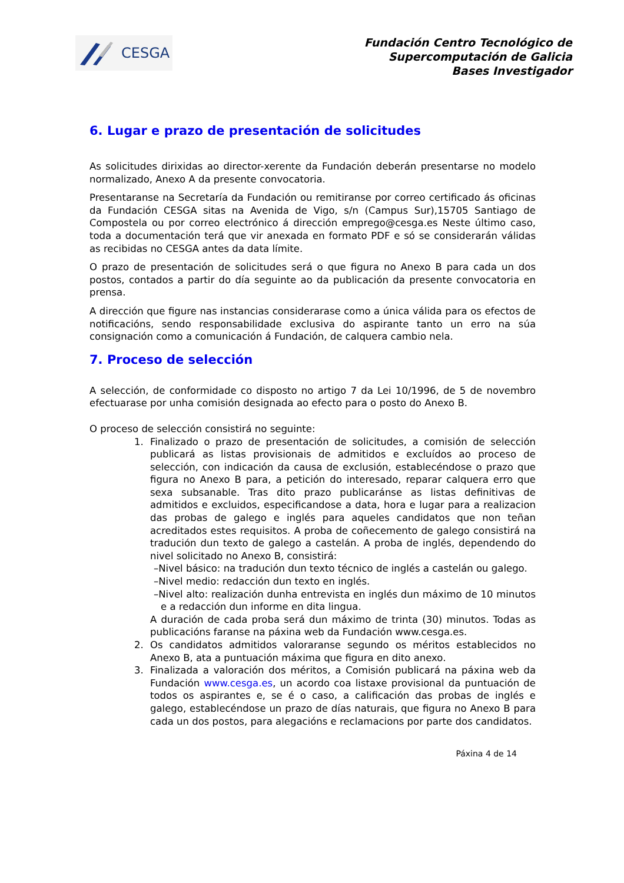CESGA
Fundación Centro Tecnológico de
Supercomputación de Galicia
Bases Investigador
6. Lugar e prazo de presentación de solicitudes
As solicitudes dirixidas ao director-xerente da Fundación deberán presentarse no modelo normalizado, Anexo A da presente convocatoria.
Presentaranse na Secretaría da Fundación ou remitiranse por correo certificado ás oficinas da Fundación CESGA sitas na Avenida de Vigo, s/n (Campus Sur),15705 Santiago de Compostela ou por correo electrónico á dirección emprego@cesga.es Neste último caso, toda a documentación terá que vir anexada en formato PDF e só se considerarán válidas as recibidas no CESGA antes da data límite.
O prazo de presentación de solicitudes será o que figura no Anexo B para cada un dos postos, contados a partir do día seguinte ao da publicación da presente convocatoria en prensa.
A dirección que figure nas instancias considerarase como a única válida para os efectos de notificacións, sendo responsabilidade exclusiva do aspirante tanto un erro na súa consignación como a comunicación á Fundación, de calquera cambio nela.
7. Proceso de selección
A selección, de conformidade co disposto no artigo 7 da Lei 10/1996, de 5 de novembro efectuarase por unha comisión designada ao efecto para o posto do Anexo B.
O proceso de selección consistirá no seguinte:
1. Finalizado o prazo de presentación de solicitudes, a comisión de selección publicará as listas provisionais de admitidos e excluídos ao proceso de selección, con indicación da causa de exclusión, establecéndose o prazo que figura no Anexo B para, a petición do interesado, reparar calquera erro que sexa subsanable. Tras dito prazo publicaránse as listas definitivas de admitidos e excluidos, especificandose a data, hora e lugar para a realizacion das probas de galego e inglés para aqueles candidatos que non teñan acreditados estes requisitos. A proba de coñecemento de galego consistirá na tradución dun texto de galego a castelán. A proba de inglés, dependendo do nivel solicitado no Anexo B, consistirá:
–Nivel básico: na tradución dun texto técnico de inglés a castelán ou galego.
–Nivel medio: redacción dun texto en inglés.
–Nivel alto: realización dunha entrevista en inglés dun máximo de 10 minutos e a redacción dun informe en dita lingua.
A duración de cada proba será dun máximo de trinta (30) minutos. Todas as publicacións faranse na páxina web da Fundación www.cesga.es.
2. Os candidatos admitidos valoraranse segundo os méritos establecidos no Anexo B, ata a puntuación máxima que figura en dito anexo.
3. Finalizada a valoración dos méritos, a Comisión publicará na páxina web da Fundación www.cesga.es, un acordo coa listaxe provisional da puntuación de todos os aspirantes e, se é o caso, a calificación das probas de inglés e galego, establecéndose un prazo de días naturais, que figura no Anexo B para cada un dos postos, para alegacións e reclamacions por parte dos candidatos.
Páxina 4 de 14